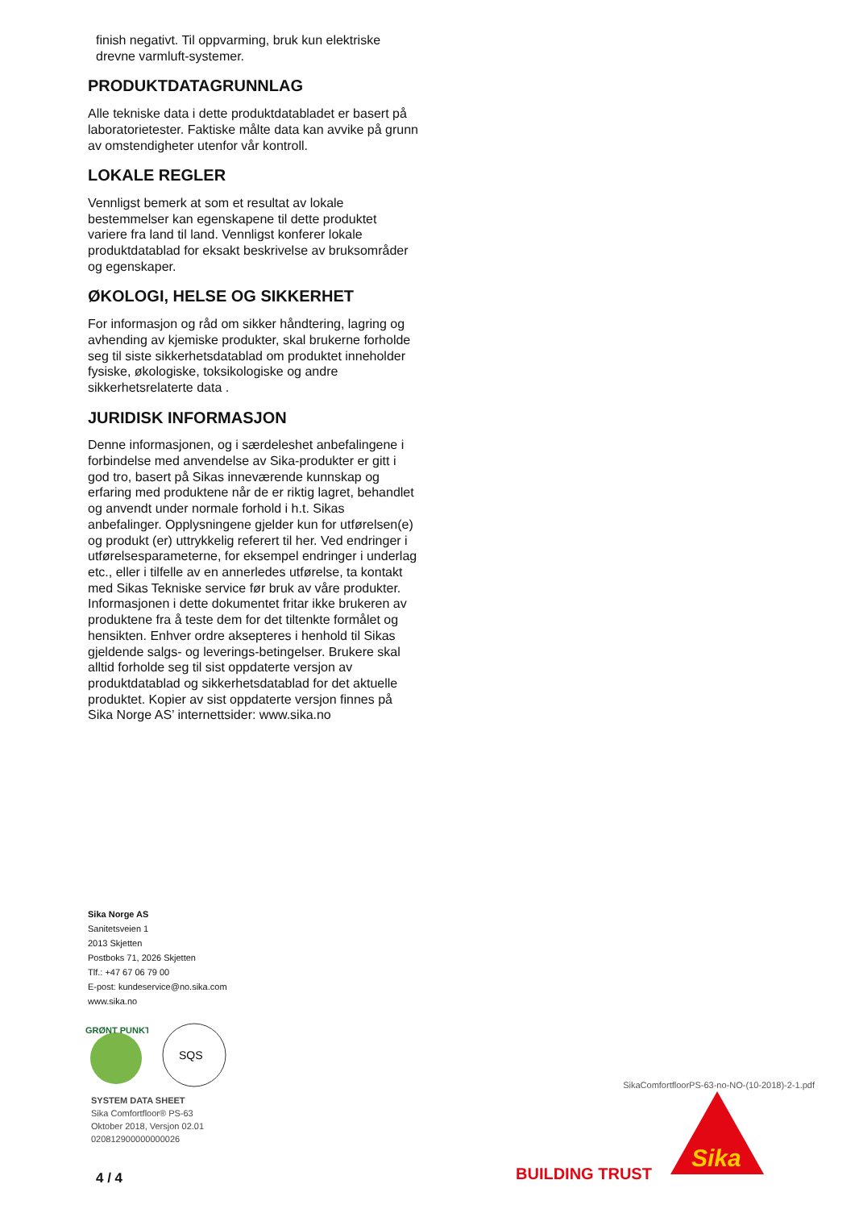finish negativt. Til oppvarming, bruk kun elektriske drevne varmluft-systemer.
PRODUKTDATAGRUNNLAG
Alle tekniske data i dette produktdatabladet er basert på laboratorietester. Faktiske målte data kan avvike på grunn av omstendigheter utenfor vår kontroll.
LOKALE REGLER
Vennligst bemerk at som et resultat av lokale bestemmelser kan egenskapene til dette produktet variere fra land til land. Vennligst konferer lokale produktdatablad for eksakt beskrivelse av bruksområder og egenskaper.
ØKOLOGI, HELSE OG SIKKERHET
For informasjon og råd om sikker håndtering, lagring og avhending av kjemiske produkter, skal brukerne forholde seg til siste sikkerhetsdatablad om produktet inneholder fysiske, økologiske, toksikologiske og andre sikkerhetsrelaterte data .
JURIDISK INFORMASJON
Denne informasjonen, og i særdeleshet anbefalingene i forbindelse med anvendelse av Sika-produkter er gitt i god tro, basert på Sikas inneværende kunnskap og erfaring med produktene når de er riktig lagret, behandlet og anvendt under normale forhold i h.t. Sikas anbefalinger. Opplysningene gjelder kun for utførelsen(e) og produkt (er) uttrykkelig referert til her. Ved endringer i utførelsesparameterne, for eksempel endringer i underlag etc., eller i tilfelle av en annerledes utførelse, ta kontakt med Sikas Tekniske service før bruk av våre produkter. Informasjonen i dette dokumentet fritar ikke brukeren av produktene fra å teste dem for det tiltenkte formålet og hensikten. Enhver ordre aksepteres i henhold til Sikas gjeldende salgs- og leverings-betingelser. Brukere skal alltid forholde seg til sist oppdaterte versjon av produktdatablad og sikkerhetsdatablad for det aktuelle produktet. Kopier av sist oppdaterte versjon finnes på Sika Norge AS’ internettsider: www.sika.no
Sika Norge AS
Sanitetsveien 1
2013 Skjetten
Postboks 71, 2026 Skjetten
Tlf.: +47 67 06 79 00
E-post: kundeservice@no.sika.com
www.sika.no
GRØNT PUNKT
SQS
SYSTEM DATA SHEET
Sika Comfortfloor® PS-63
Oktober 2018, Versjon 02.01
020812900000000026
4 / 4
SikaComfortfloorPS-63-no-NO-(10-2018)-2-1.pdf
BUILDING TRUST
Sika